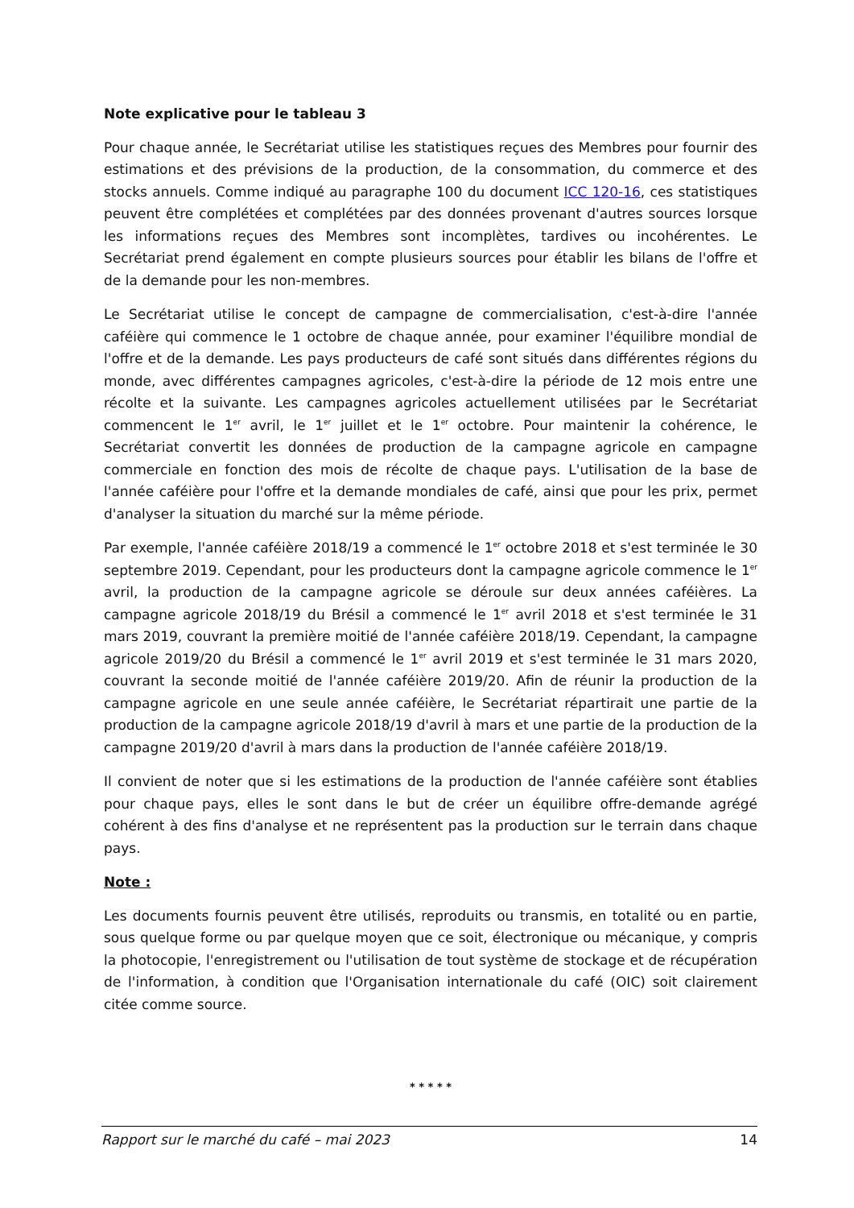Note explicative pour le tableau 3
Pour chaque année, le Secrétariat utilise les statistiques reçues des Membres pour fournir des estimations et des prévisions de la production, de la consommation, du commerce et des stocks annuels. Comme indiqué au paragraphe 100 du document ICC 120-16, ces statistiques peuvent être complétées et complétées par des données provenant d'autres sources lorsque les informations reçues des Membres sont incomplètes, tardives ou incohérentes. Le Secrétariat prend également en compte plusieurs sources pour établir les bilans de l'offre et de la demande pour les non-membres.
Le Secrétariat utilise le concept de campagne de commercialisation, c'est-à-dire l'année caféière qui commence le 1 octobre de chaque année, pour examiner l'équilibre mondial de l'offre et de la demande. Les pays producteurs de café sont situés dans différentes régions du monde, avec différentes campagnes agricoles, c'est-à-dire la période de 12 mois entre une récolte et la suivante. Les campagnes agricoles actuellement utilisées par le Secrétariat commencent le 1<sup>er</sup> avril, le 1<sup>er</sup> juillet et le 1<sup>er</sup> octobre. Pour maintenir la cohérence, le Secrétariat convertit les données de production de la campagne agricole en campagne commerciale en fonction des mois de récolte de chaque pays. L'utilisation de la base de l'année caféière pour l'offre et la demande mondiales de café, ainsi que pour les prix, permet d'analyser la situation du marché sur la même période.
Par exemple, l'année caféière 2018/19 a commencé le 1<sup>er</sup> octobre 2018 et s'est terminée le 30 septembre 2019. Cependant, pour les producteurs dont la campagne agricole commence le 1<sup>er</sup> avril, la production de la campagne agricole se déroule sur deux années caféières. La campagne agricole 2018/19 du Brésil a commencé le 1<sup>er</sup> avril 2018 et s'est terminée le 31 mars 2019, couvrant la première moitié de l'année caféière 2018/19. Cependant, la campagne agricole 2019/20 du Brésil a commencé le 1<sup>er</sup> avril 2019 et s'est terminée le 31 mars 2020, couvrant la seconde moitié de l'année caféière 2019/20. Afin de réunir la production de la campagne agricole en une seule année caféière, le Secrétariat répartirait une partie de la production de la campagne agricole 2018/19 d'avril à mars et une partie de la production de la campagne 2019/20 d'avril à mars dans la production de l'année caféière 2018/19.
Il convient de noter que si les estimations de la production de l'année caféière sont établies pour chaque pays, elles le sont dans le but de créer un équilibre offre-demande agrégé cohérent à des fins d'analyse et ne représentent pas la production sur le terrain dans chaque pays.
Note :
Les documents fournis peuvent être utilisés, reproduits ou transmis, en totalité ou en partie, sous quelque forme ou par quelque moyen que ce soit, électronique ou mécanique, y compris la photocopie, l'enregistrement ou l'utilisation de tout système de stockage et de récupération de l'information, à condition que l'Organisation internationale du café (OIC) soit clairement citée comme source.
* * * * *
Rapport sur le marché du café – mai 2023 14